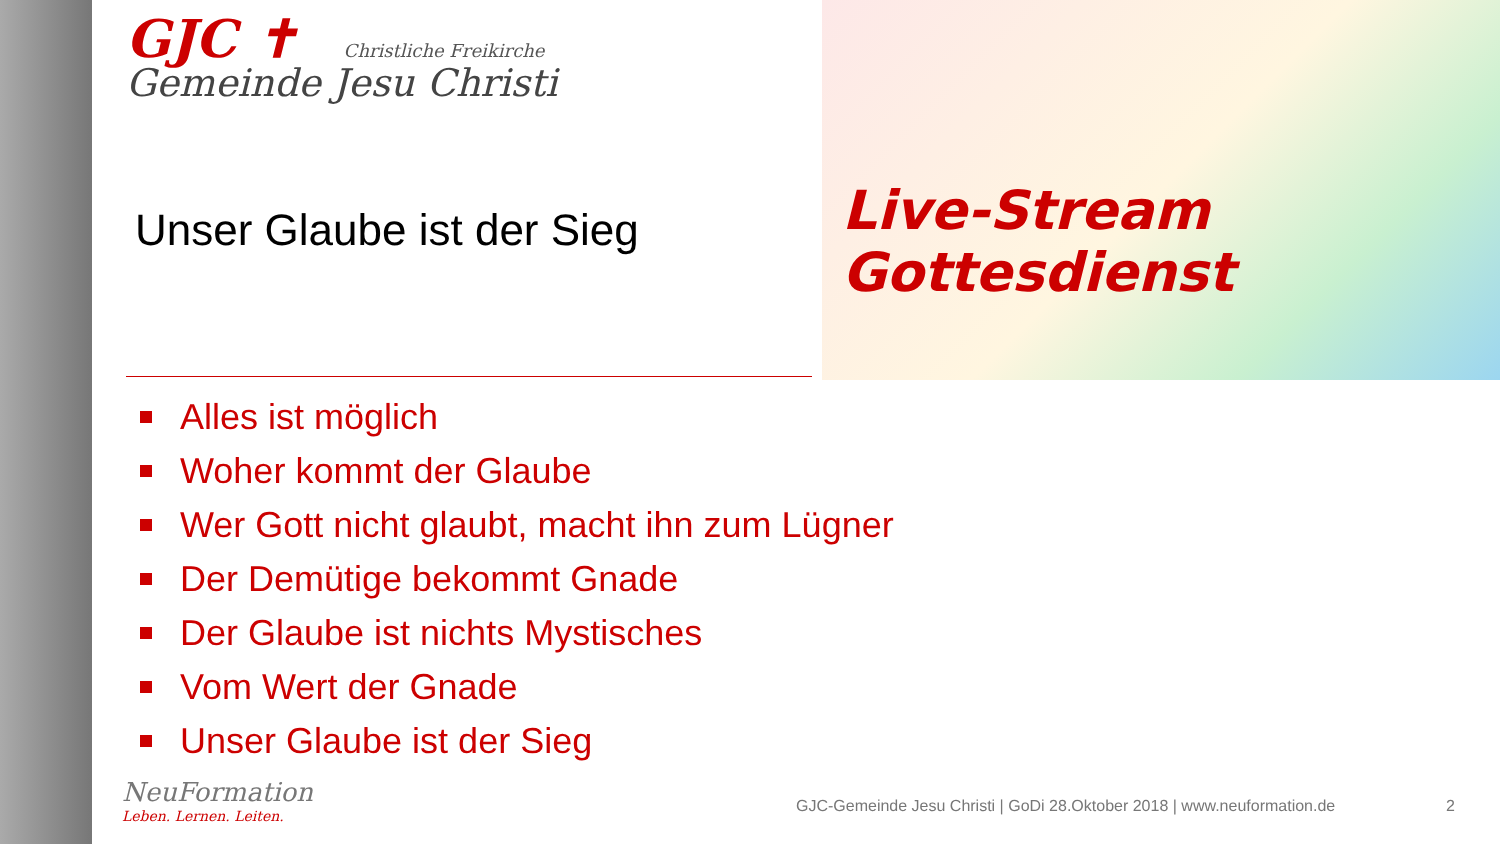GJC ✝ Christliche Freikirche
Gemeinde Jesu Christi
Unser Glaube ist der Sieg
Live-Stream
Gottesdienst
Alles ist möglich
Woher kommt der Glaube
Wer Gott nicht glaubt, macht ihn zum Lügner
Der Demütige bekommt Gnade
Der Glaube ist nichts Mystisches
Vom Wert der Gnade
Unser Glaube ist der Sieg
NeuFormation
Leben. Lernen. Leiten.
GJC-Gemeinde Jesu Christi | GoDi 28.Oktober 2018 | www.neuformation.de
2